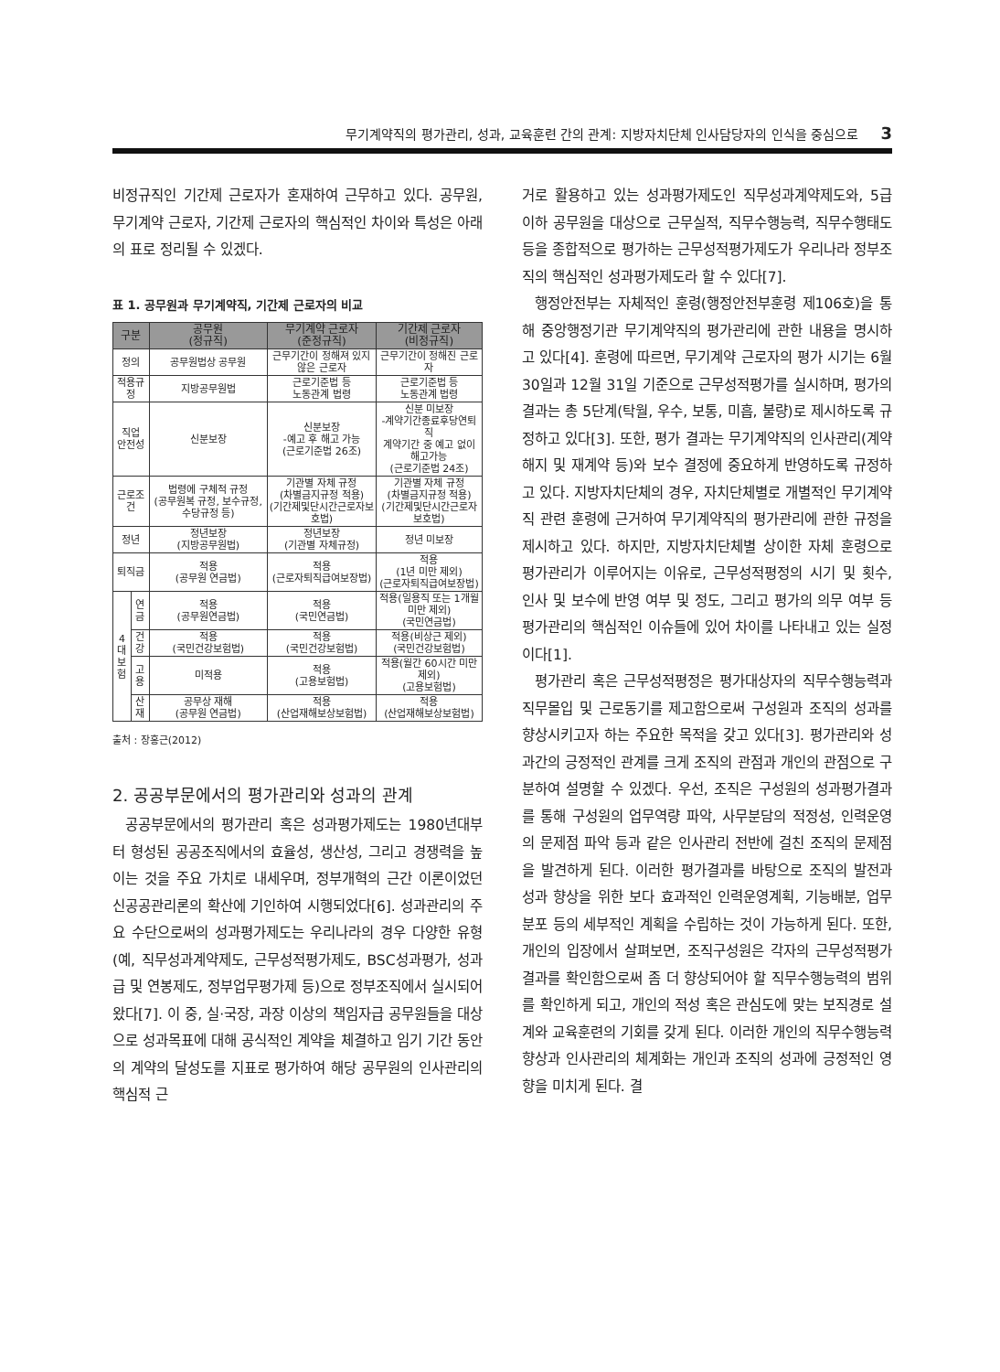무기계약직의 평가관리, 성과, 교육훈련 간의 관계: 지방자치단체 인사담당자의 인식을 중심으로 3
비정규직인 기간제 근로자가 혼재하여 근무하고 있다. 공무원, 무기계약 근로자, 기간제 근로자의 핵심적인 차이와 특성은 아래의 표로 정리될 수 있겠다.
표 1. 공무원과 무기계약직, 기간제 근로자의 비교
| 구분 | | 공무원 (정규직) | 무기계약 근로자 (준정규직) | 기간제 근로자 (비정규직) |
| --- | --- | --- | --- | --- |
| 정의 | | 공무원법상 공무원 | 근무기간이 정해져 있지 않은 근로자 | 근무기간이 정해진 근로자 |
| 적용규정 | | 지방공무원법 | 근로기준법 등 노동관계 법령 | 근로기준법 등 노동관계 법령 |
| 직업 안전성 | | 신분보장 | 신분보장 -예고 후 해고 가능 (근로기준법 26조) | 신분 미보장 -계약기간종료후당연퇴직 계약기간 중 예고 없이 해고가능 (근로기준법 24조) |
| 근로조건 | | 법령에 구체적 규정 (공무원복 규정, 보수규정, 수당규정 등) | 기관별 자체 규정 (차별금지규정 적용) (기간제및단시간근로자보호법) | 기관별 자체 규정 (차별금지규정 적용) (기간제및단시간근로자보호법) |
| 정년 | | 정년보장 (지방공무원법) | 정년보장 (기관별 자체규정) | 정년 미보장 |
| 퇴직금 | | 적용 (공무원 연금법) | 적용 (근로자퇴직급여보장법) | 적용 (1년 미만 제외) (근로자퇴직급여보장법) |
| 4대 보험 | 연금 | 적용 (공무원연금법) | 적용 (국민연금법) | 적용(일용직 또는 1개월 미만 제외) (국민연금법) |
| | 건강 | 적용 (국민건강보험법) | 적용 (국민건강보험법) | 적용(비상근 제외) (국민건강보험법) |
| | 고용 | 미적용 | 적용 (고용보험법) | 적용(월간 60시간 미만 제외) (고용보험법) |
| | 산재 | 공무상 재해 (공무원 연금법) | 적용 (산업재해보상보험법) | 적용 (산업재해보상보험법) |
출처 : 장홍근(2012)
2. 공공부문에서의 평가관리와 성과의 관계
공공부문에서의 평가관리 혹은 성과평가제도는 1980년대부터 형성된 공공조직에서의 효율성, 생산성, 그리고 경쟁력을 높이는 것을 주요 가치로 내세우며, 정부개혁의 근간 이론이었던 신공공관리론의 확산에 기인하여 시행되었다[6]. 성과관리의 주요 수단으로써의 성과평가제도는 우리나라의 경우 다양한 유형(예, 직무성과계약제도, 근무성적평가제도, BSC성과평가, 성과급 및 연봉제도, 정부업무평가제 등)으로 정부조직에서 실시되어 왔다[7]. 이 중, 실·국장, 과장 이상의 책임자급 공무원들을 대상으로 성과목표에 대해 공식적인 계약을 체결하고 임기 기간 동안의 계약의 달성도를 지표로 평가하여 해당 공무원의 인사관리의 핵심적 근
거로 활용하고 있는 성과평가제도인 직무성과계약제도와, 5급 이하 공무원을 대상으로 근무실적, 직무수행능력, 직무수행태도 등을 종합적으로 평가하는 근무성적평가제도가 우리나라 정부조직의 핵심적인 성과평가제도라 할 수 있다[7].
행정안전부는 자체적인 훈령(행정안전부훈령 제106호)을 통해 중앙행정기관 무기계약직의 평가관리에 관한 내용을 명시하고 있다[4]. 훈령에 따르면, 무기계약 근로자의 평가 시기는 6월 30일과 12월 31일 기준으로 근무성적평가를 실시하며, 평가의 결과는 총 5단계(탁월, 우수, 보통, 미흡, 불량)로 제시하도록 규정하고 있다[3]. 또한, 평가 결과는 무기계약직의 인사관리(계약 해지 및 재계약 등)와 보수 결정에 중요하게 반영하도록 규정하고 있다. 지방자치단체의 경우, 자치단체별로 개별적인 무기계약직 관련 훈령에 근거하여 무기계약직의 평가관리에 관한 규정을 제시하고 있다. 하지만, 지방자치단체별 상이한 자체 훈령으로 평가관리가 이루어지는 이유로, 근무성적평정의 시기 및 횟수, 인사 및 보수에 반영 여부 및 정도, 그리고 평가의 의무 여부 등 평가관리의 핵심적인 이슈들에 있어 차이를 나타내고 있는 실정이다[1].
평가관리 혹은 근무성적평정은 평가대상자의 직무수행능력과 직무몰입 및 근로동기를 제고함으로써 구성원과 조직의 성과를 향상시키고자 하는 주요한 목적을 갖고 있다[3]. 평가관리와 성과간의 긍정적인 관계를 크게 조직의 관점과 개인의 관점으로 구분하여 설명할 수 있겠다. 우선, 조직은 구성원의 성과평가결과를 통해 구성원의 업무역량 파악, 사무분담의 적정성, 인력운영의 문제점 파악 등과 같은 인사관리 전반에 걸친 조직의 문제점을 발견하게 된다. 이러한 평가결과를 바탕으로 조직의 발전과 성과 향상을 위한 보다 효과적인 인력운영계획, 기능배분, 업무 분포 등의 세부적인 계획을 수립하는 것이 가능하게 된다. 또한, 개인의 입장에서 살펴보면, 조직구성원은 각자의 근무성적평가 결과를 확인함으로써 좀 더 향상되어야 할 직무수행능력의 범위를 확인하게 되고, 개인의 적성 혹은 관심도에 맞는 보직경로 설계와 교육훈련의 기회를 갖게 된다. 이러한 개인의 직무수행능력 향상과 인사관리의 체계화는 개인과 조직의 성과에 긍정적인 영향을 미치게 된다. 결